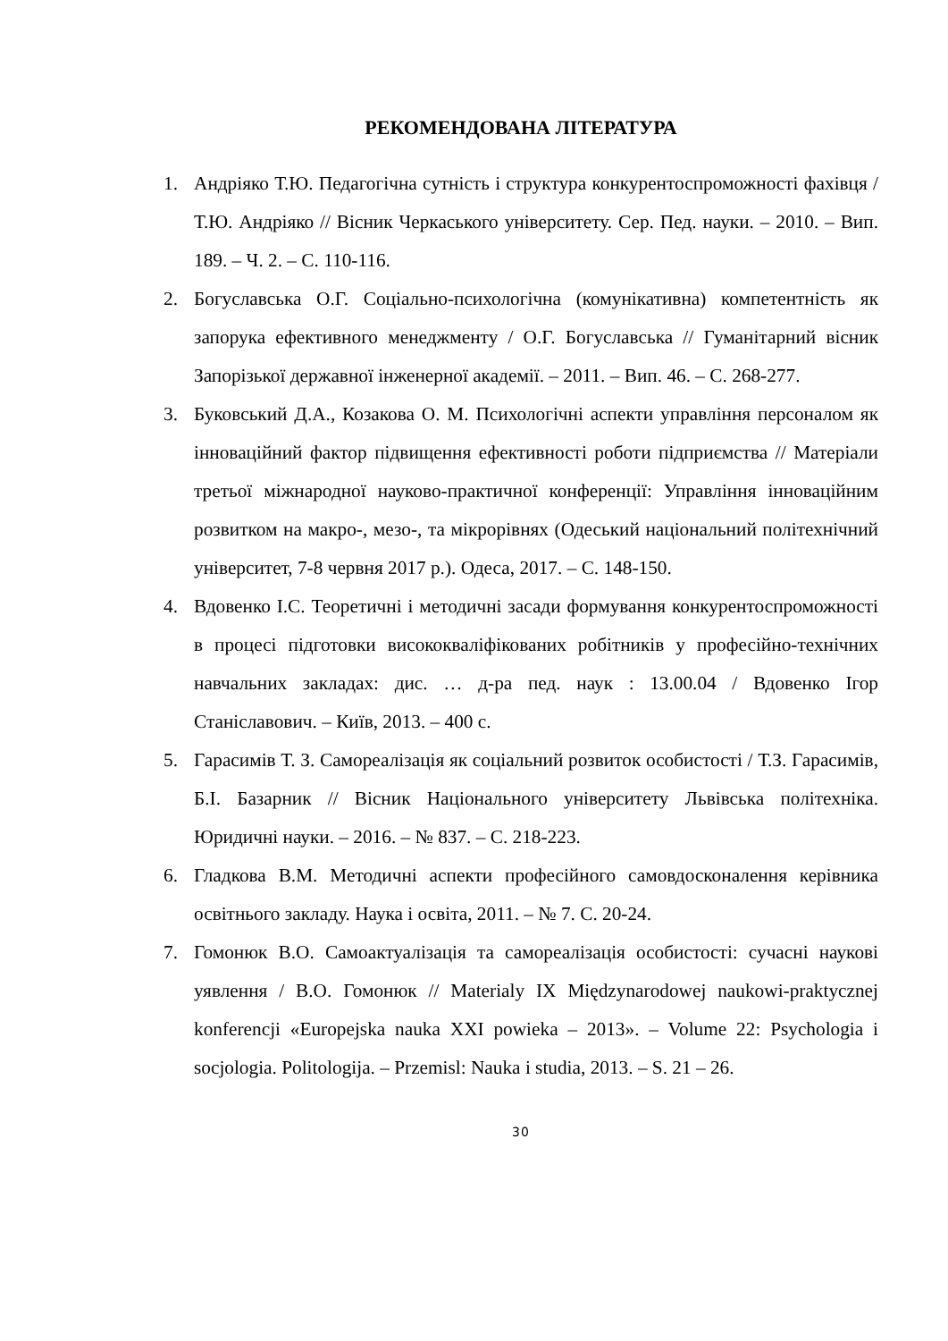РЕКОМЕНДОВАНА ЛІТЕРАТУРА
1. Андріяко Т.Ю. Педагогічна сутність і структура конкуренто­спроможності фахівця / Т.Ю. Андріяко // Вісник Черкаського університету. Сер. Пед. науки. – 2010. – Вип. 189. – Ч. 2. – С. 110-116.
2. Богуславська О.Г. Соціально-психологічна (комунікативна) компетентність як запорука ефективного менеджменту / О.Г. Богуславська // Гуманітарний вісник Запорізької державної інженерної академії. – 2011. – Вип. 46. – С. 268-277.
3. Буковський Д.А., Козакова О. М. Психологічні аспекти управління персоналом як інноваційний фактор підвищення ефективності роботи підприємства // Матеріали третьої міжнародної науково-практичної конференції: Управління інноваційним розвитком на макро-, мезо-, та мікрорівнях (Одеський національний політехнічний університет, 7-8 червня 2017 р.). Одеса, 2017. – С. 148-150.
4. Вдовенко І.С. Теоретичні і методичні засади формування конкурентоспроможності в процесі підготовки висококваліфікованих робітників у професійно-технічних навчальних закладах: дис. … д-ра пед. наук : 13.00.04 / Вдовенко Ігор Станіславович. – Київ, 2013. – 400 с.
5. Гарасимів Т. З. Самореалізація як соціальний розвиток особистості / Т.З. Гарасимів, Б.І. Базарник // Вісник Національного університету Львівська політехніка. Юридичні науки. – 2016. – № 837. – С. 218-223.
6. Гладкова В.М. Методичні аспекти професійного самовдосконалення керівника освітнього закладу. Наука і освіта, 2011. – № 7. С. 20-24.
7. Гомонюк В.О. Самоактуалізація та самореалізація особистості: сучасні наукові уявлення / В.О. Гомонюк // Materialy IX Międzynarodowej naukowi-praktycznej konferencji «Europejska nauka XXI powieka – 2013». – Volume 22: Psychologia i socjologia. Politologija. – Przemisl: Nauka i studia, 2013. – S. 21 – 26.
30